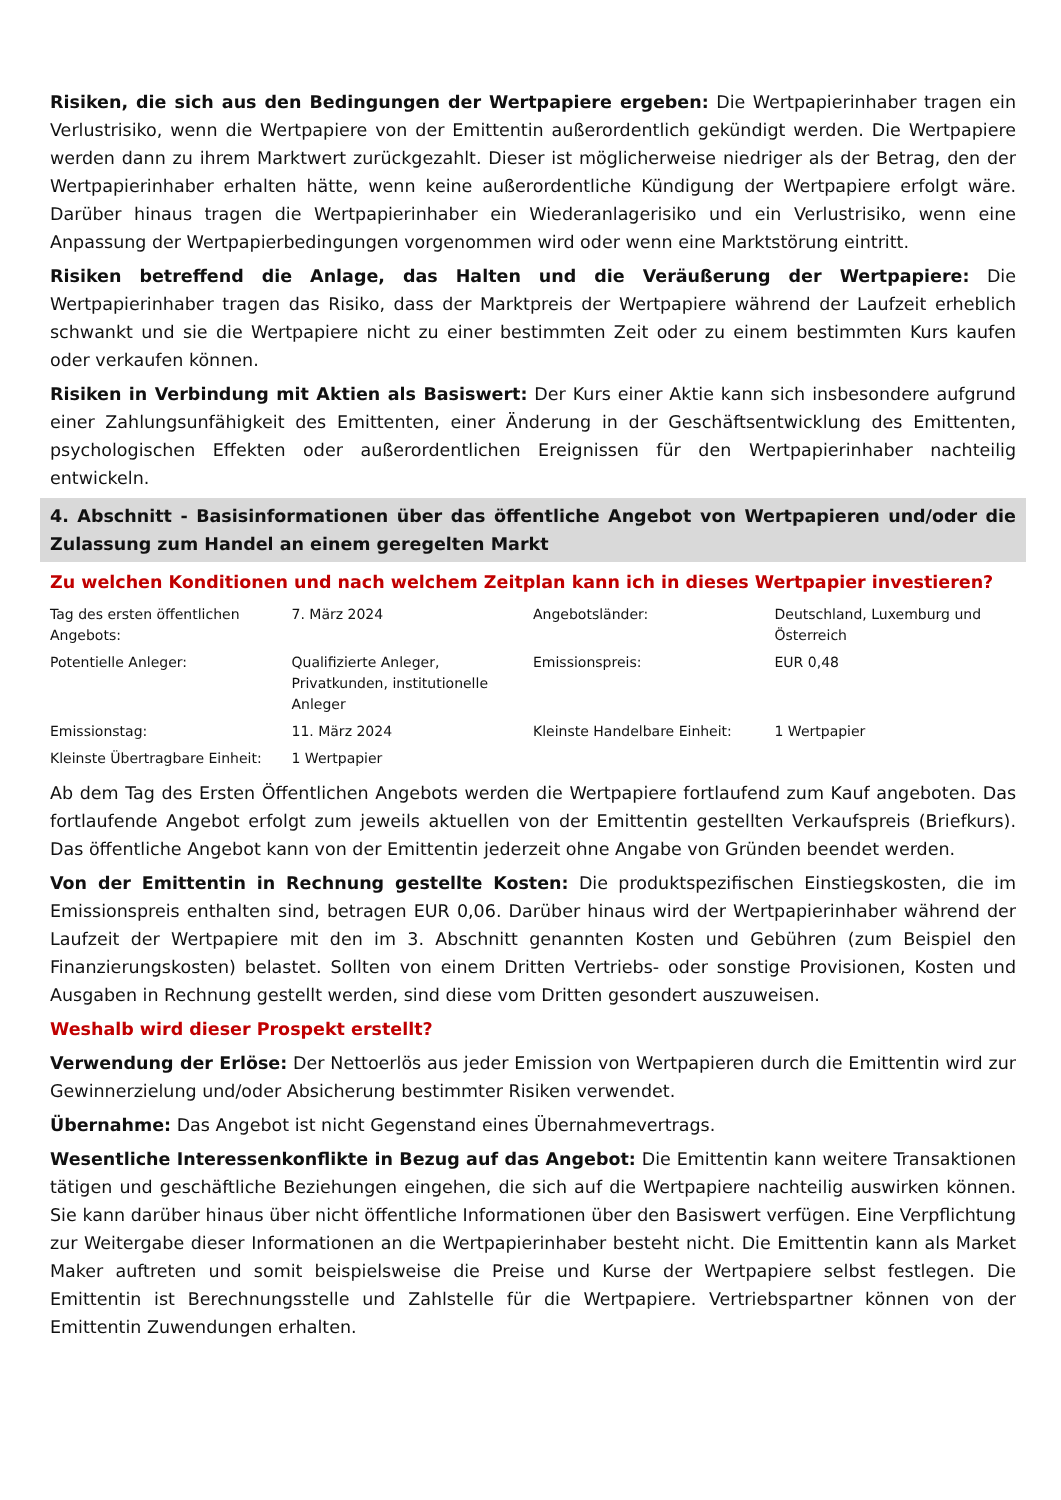Risiken, die sich aus den Bedingungen der Wertpapiere ergeben: Die Wertpapierinhaber tragen ein Verlustrisiko, wenn die Wertpapiere von der Emittentin außerordentlich gekündigt werden. Die Wertpapiere werden dann zu ihrem Marktwert zurückgezahlt. Dieser ist möglicherweise niedriger als der Betrag, den der Wertpapierinhaber erhalten hätte, wenn keine außerordentliche Kündigung der Wertpapiere erfolgt wäre. Darüber hinaus tragen die Wertpapierinhaber ein Wiederanlagerisiko und ein Verlustrisiko, wenn eine Anpassung der Wertpapierbedingungen vorgenommen wird oder wenn eine Marktstörung eintritt.
Risiken betreffend die Anlage, das Halten und die Veräußerung der Wertpapiere: Die Wertpapierinhaber tragen das Risiko, dass der Marktpreis der Wertpapiere während der Laufzeit erheblich schwankt und sie die Wertpapiere nicht zu einer bestimmten Zeit oder zu einem bestimmten Kurs kaufen oder verkaufen können.
Risiken in Verbindung mit Aktien als Basiswert: Der Kurs einer Aktie kann sich insbesondere aufgrund einer Zahlungsunfähigkeit des Emittenten, einer Änderung in der Geschäftsentwicklung des Emittenten, psychologischen Effekten oder außerordentlichen Ereignissen für den Wertpapierinhaber nachteilig entwickeln.
4. Abschnitt - Basisinformationen über das öffentliche Angebot von Wertpapieren und/oder die Zulassung zum Handel an einem geregelten Markt
Zu welchen Konditionen und nach welchem Zeitplan kann ich in dieses Wertpapier investieren?
| Tag des ersten öffentlichen Angebots: | 7. März 2024 | Angebotsländer: | Deutschland, Luxemburg und Österreich |
| Potentielle Anleger: | Qualifizierte Anleger, Privatkunden, institutionelle Anleger | Emissionspreis: | EUR 0,48 |
| Emissionstag: | 11. März 2024 | Kleinste Handelbare Einheit: | 1 Wertpapier |
| Kleinste Übertragbare Einheit: | 1 Wertpapier | | |
Ab dem Tag des Ersten Öffentlichen Angebots werden die Wertpapiere fortlaufend zum Kauf angeboten. Das fortlaufende Angebot erfolgt zum jeweils aktuellen von der Emittentin gestellten Verkaufspreis (Briefkurs). Das öffentliche Angebot kann von der Emittentin jederzeit ohne Angabe von Gründen beendet werden.
Von der Emittentin in Rechnung gestellte Kosten: Die produktspezifischen Einstiegskosten, die im Emissionspreis enthalten sind, betragen EUR 0,06. Darüber hinaus wird der Wertpapierinhaber während der Laufzeit der Wertpapiere mit den im 3. Abschnitt genannten Kosten und Gebühren (zum Beispiel den Finanzierungskosten) belastet. Sollten von einem Dritten Vertriebs- oder sonstige Provisionen, Kosten und Ausgaben in Rechnung gestellt werden, sind diese vom Dritten gesondert auszuweisen.
Weshalb wird dieser Prospekt erstellt?
Verwendung der Erlöse: Der Nettoerlös aus jeder Emission von Wertpapieren durch die Emittentin wird zur Gewinnerzielung und/oder Absicherung bestimmter Risiken verwendet.
Übernahme: Das Angebot ist nicht Gegenstand eines Übernahmevertrags.
Wesentliche Interessenkonflikte in Bezug auf das Angebot: Die Emittentin kann weitere Transaktionen tätigen und geschäftliche Beziehungen eingehen, die sich auf die Wertpapiere nachteilig auswirken können. Sie kann darüber hinaus über nicht öffentliche Informationen über den Basiswert verfügen. Eine Verpflichtung zur Weitergabe dieser Informationen an die Wertpapierinhaber besteht nicht. Die Emittentin kann als Market Maker auftreten und somit beispielsweise die Preise und Kurse der Wertpapiere selbst festlegen. Die Emittentin ist Berechnungsstelle und Zahlstelle für die Wertpapiere. Vertriebspartner können von der Emittentin Zuwendungen erhalten.